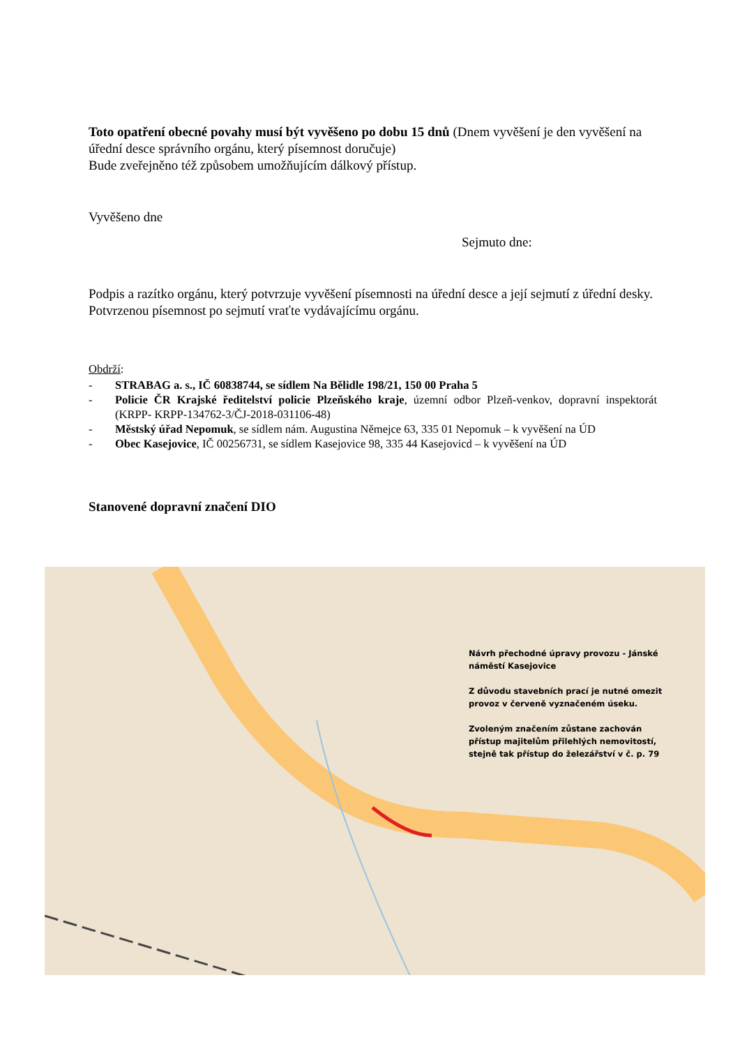Toto opatření obecné povahy musí být vyvěšeno po dobu 15 dnů (Dnem vyvěšení je den vyvěšení na úřední desce správního orgánu, který písemnost doručuje)
Bude zveřejněno též způsobem umožňujícím dálkový přístup.
Vyvěšeno dne
Sejmuto dne:
Podpis a razítko orgánu, který potvrzuje vyvěšení písemnosti na úřední desce a její sejmutí z úřední desky. Potvrzenou písemnost po sejmutí vraťte vydávajícímu orgánu.
Obdrží:
- STRABAG a. s., IČ 60838744, se sídlem Na Bělidle 198/21, 150 00 Praha 5
- Policie ČR Krajské ředitelství policie Plzeňského kraje, územní odbor Plzeň-venkov, dopravní inspektorát (KRPP- KRPP-134762-3/ČJ-2018-031106-48)
- Městský úřad Nepomuk, se sídlem nám. Augustina Němejce 63, 335 01 Nepomuk – k vyvěšení na ÚD
- Obec Kasejovice, IČ 00256731, se sídlem Kasejovice 98, 335 44 Kasejovicd – k vyvěšení na ÚD
Stanovené dopravní značení DIO
Návrh přechodné úpravy provozu - Jánské náměstí Kasejovice
Z důvodu stavebních prací je nutné omezit provoz v červeně vyznačeném úseku.
Zvoleným značením zůstane zachován přístup majitelům přilehlých nemovitostí, stejně tak přístup do železářství v č. p. 79